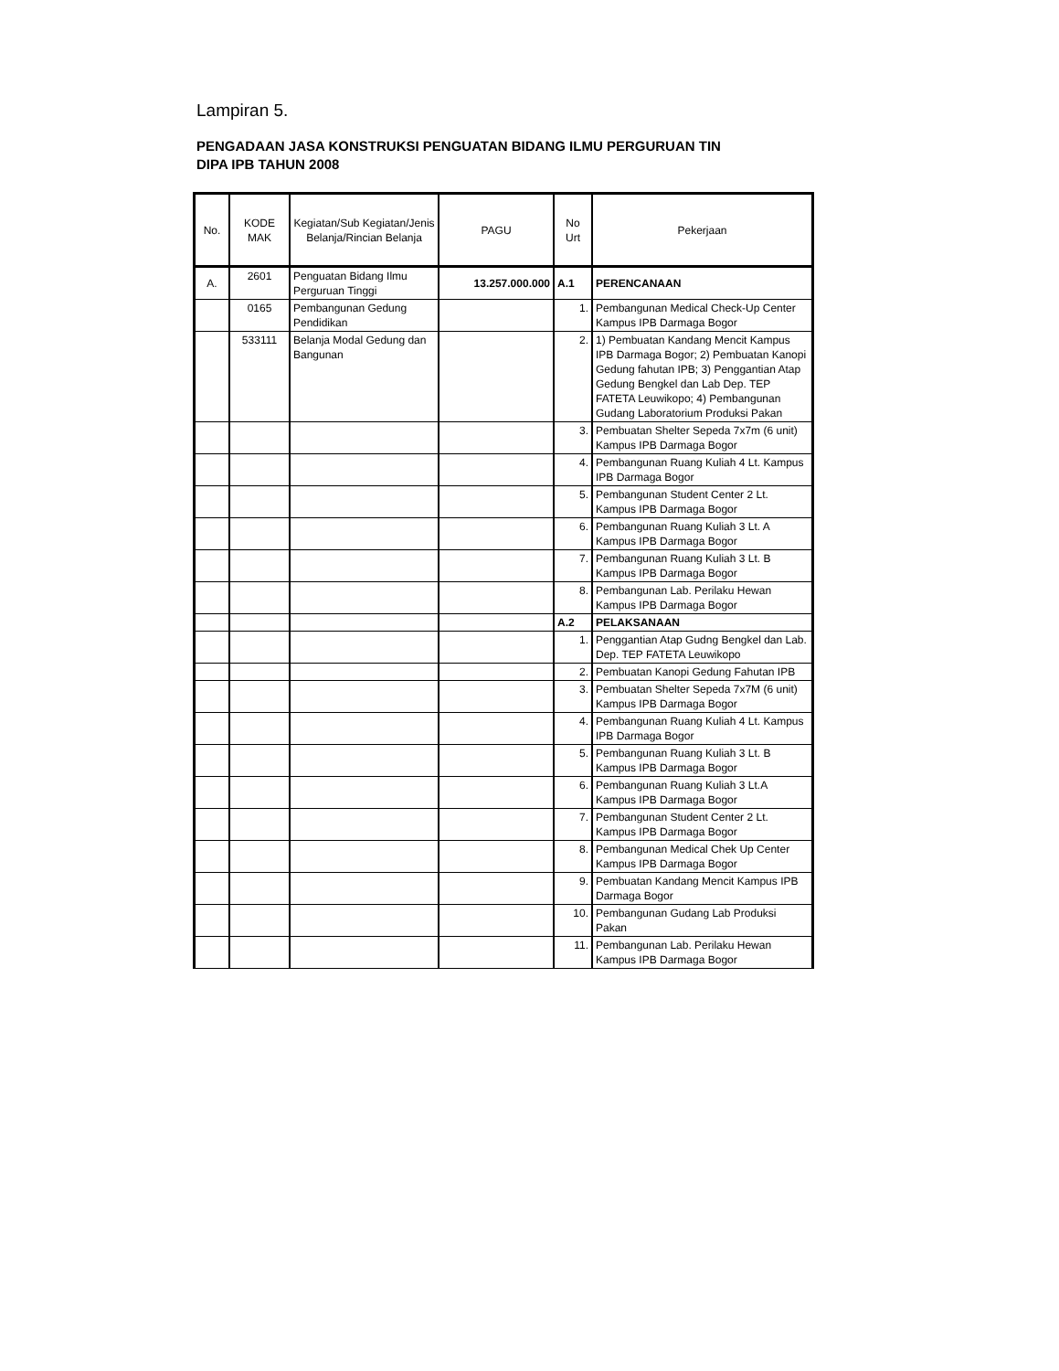Lampiran 5.
PENGADAAN JASA KONSTRUKSI PENGUATAN BIDANG ILMU PERGURUAN TIN
DIPA IPB TAHUN 2008
| No. | KODE MAK | Kegiatan/Sub Kegiatan/Jenis Belanja/Rincian Belanja | PAGU | No Urt | Pekerjaan |
| --- | --- | --- | --- | --- | --- |
| A. | 2601 | Penguatan Bidang Ilmu Perguruan Tinggi | 13.257.000.000 | A.1 | PERENCANAAN |
| | 0165 | Pembangunan Gedung Pendidikan | | 1. | Pembangunan Medical Check-Up Center Kampus IPB Darmaga Bogor |
| | 533111 | Belanja Modal Gedung dan Bangunan | | 2. | 1) Pembuatan Kandang Mencit Kampus IPB Darmaga Bogor; 2) Pembuatan Kanopi Gedung fahutan IPB; 3) Penggantian Atap Gedung Bengkel dan Lab Dep. TEP FATETA Leuwikopo; 4) Pembangunan Gudang Laboratorium Produksi Pakan |
| | | | | 3. | Pembuatan Shelter Sepeda 7x7m (6 unit) Kampus IPB Darmaga Bogor |
| | | | | 4. | Pembangunan Ruang Kuliah 4 Lt. Kampus IPB Darmaga Bogor |
| | | | | 5. | Pembangunan Student Center 2 Lt. Kampus IPB Darmaga Bogor |
| | | | | 6. | Pembangunan Ruang Kuliah 3 Lt. A Kampus IPB Darmaga Bogor |
| | | | | 7. | Pembangunan Ruang Kuliah 3 Lt. B Kampus IPB Darmaga Bogor |
| | | | | 8. | Pembangunan Lab. Perilaku Hewan Kampus IPB Darmaga Bogor |
| | | | | A.2 | PELAKSANAAN |
| | | | | 1. | Penggantian Atap Gudng Bengkel dan Lab. Dep. TEP FATETA Leuwikopo |
| | | | | 2. | Pembuatan Kanopi Gedung Fahutan IPB |
| | | | | 3. | Pembuatan Shelter Sepeda 7x7M (6 unit) Kampus IPB Darmaga Bogor |
| | | | | 4. | Pembangunan Ruang Kuliah 4 Lt. Kampus IPB Darmaga Bogor |
| | | | | 5. | Pembangunan Ruang Kuliah 3 Lt. B Kampus IPB Darmaga Bogor |
| | | | | 6. | Pembangunan Ruang Kuliah 3 Lt.A Kampus IPB Darmaga Bogor |
| | | | | 7. | Pembangunan Student Center 2 Lt. Kampus IPB Darmaga Bogor |
| | | | | 8. | Pembangunan Medical Chek Up Center Kampus IPB Darmaga Bogor |
| | | | | 9. | Pembuatan Kandang Mencit Kampus IPB Darmaga Bogor |
| | | | | 10. | Pembangunan Gudang Lab Produksi Pakan |
| | | | | 11. | Pembangunan Lab. Perilaku Hewan Kampus IPB Darmaga Bogor |